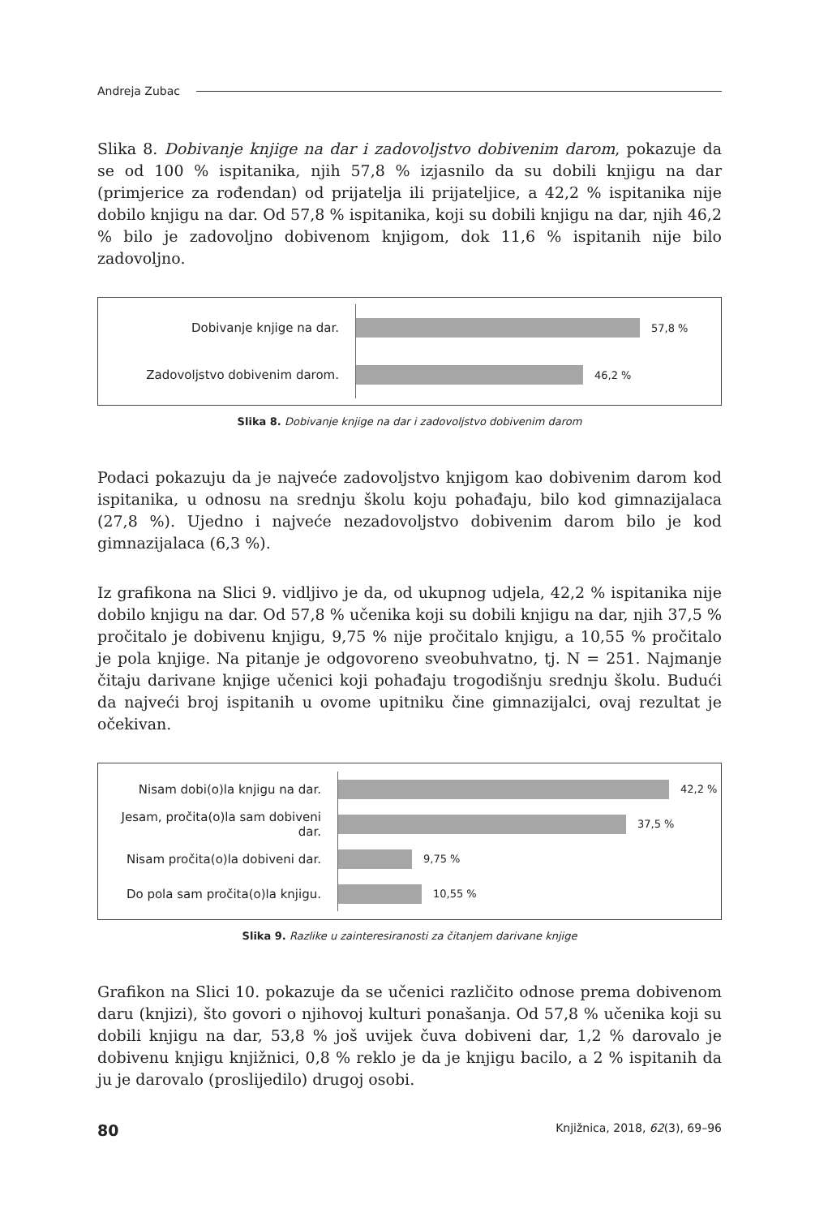Andreja Zubac
Slika 8. Dobivanje knjige na dar i zadovoljstvo dobivenim darom, pokazuje da se od 100 % ispitanika, njih 57,8 % izjasnilo da su dobili knjigu na dar (primjerice za rođendan) od prijatelja ili prijateljice, a 42,2 % ispitanika nije dobilo knjigu na dar. Od 57,8 % ispitanika, koji su dobili knjigu na dar, njih 46,2 % bilo je zadovoljno dobivenom knjigom, dok 11,6 % ispitanih nije bilo zadovoljno.
Dobivanje knjige na dar.
57,8 %
Zadovoljstvo dobivenim darom.
46,2 %
Slika 8. Dobivanje knjige na dar i zadovoljstvo dobivenim darom
Podaci pokazuju da je najveće zadovoljstvo knjigom kao dobivenim darom kod ispitanika, u odnosu na srednju školu koju pohađaju, bilo kod gimnazijalaca (27,8 %). Ujedno i najveće nezadovoljstvo dobivenim darom bilo je kod gimnazijalaca (6,3 %).
Iz grafikona na Slici 9. vidljivo je da, od ukupnog udjela, 42,2 % ispitanika nije dobilo knjigu na dar. Od 57,8 % učenika koji su dobili knjigu na dar, njih 37,5 % pročitalo je dobivenu knjigu, 9,75 % nije pročitalo knjigu, a 10,55 % pročitalo je pola knjige. Na pitanje je odgovoreno sveobuhvatno, tj. N = 251. Najmanje čitaju darivane knjige učenici koji pohađaju trogodišnju srednju školu. Budući da najveći broj ispitanih u ovome upitniku čine gimnazijalci, ovaj rezultat je očekivan.
Nisam dobi(o)la knjigu na dar.
42,2 %
Jesam, pročita(o)la sam dobiveni dar.
37,5 %
Nisam pročita(o)la dobiveni dar.
9,75 %
Do pola sam pročita(o)la knjigu.
10,55 %
Slika 9. Razlike u zainteresiranosti za čitanjem darivane knjige
Grafikon na Slici 10. pokazuje da se učenici različito odnose prema dobivenom daru (knjizi), što govori o njihovoj kulturi ponašanja. Od 57,8 % učenika koji su dobili knjigu na dar, 53,8 % još uvijek čuva dobiveni dar, 1,2 % darovalo je dobivenu knjigu knjižnici, 0,8 % reklo je da je knjigu bacilo, a 2 % ispitanih da ju je darovalo (proslijedilo) drugoj osobi.
80 Knjižnica, 2018, 62(3), 69–96